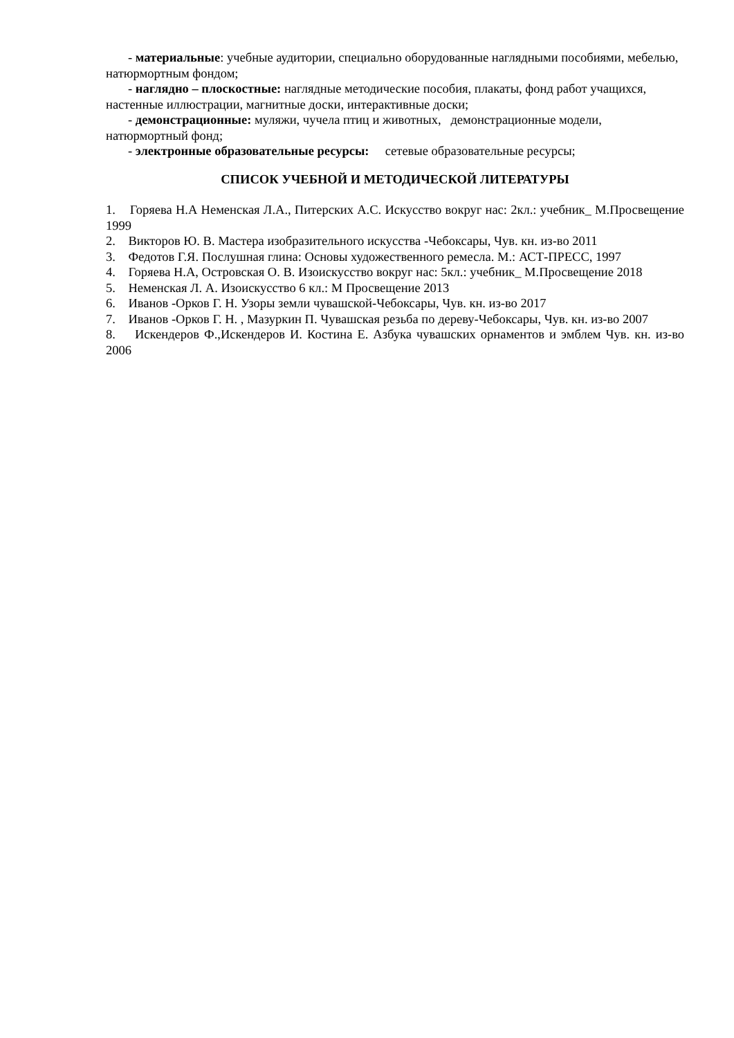- материальные: учебные аудитории, специально оборудованные наглядными пособиями, мебелью, натюрмортным фондом;
- наглядно – плоскостные: наглядные методические пособия, плакаты, фонд работ учащихся, настенные иллюстрации, магнитные доски, интерактивные доски;
- демонстрационные: муляжи, чучела птиц и животных, демонстрационные модели, натюрмортный фонд;
- электронные образовательные ресурсы: сетевые образовательные ресурсы;
СПИСОК УЧЕБНОЙ И МЕТОДИЧЕСКОЙ ЛИТЕРАТУРЫ
1. Горяева Н.А Неменская Л.А., Питерских А.С. Искусство вокруг нас: 2кл.: учебник_ М.Просвещение 1999
2. Викторов Ю. В. Мастера изобразительного искусства -Чебоксары, Чув. кн. из-во 2011
3. Федотов Г.Я. Послушная глина: Основы художественного ремесла. М.: АСТ-ПРЕСС, 1997
4. Горяева Н.А, Островская О. В. Изоискусство вокруг нас: 5кл.: учебник_ М.Просвещение 2018
5. Неменская Л. А. Изоискусство 6 кл.: М Просвещение 2013
6. Иванов -Орков Г. Н. Узоры земли чувашской-Чебоксары, Чув. кн. из-во 2017
7. Иванов -Орков Г. Н. , Мазуркин П. Чувашская резьба по дереву-Чебоксары, Чув. кн. из-во 2007
8. Искендеров Ф.,Искендеров И. Костина Е. Азбука чувашских орнаментов и эмблем Чув. кн. из-во 2006